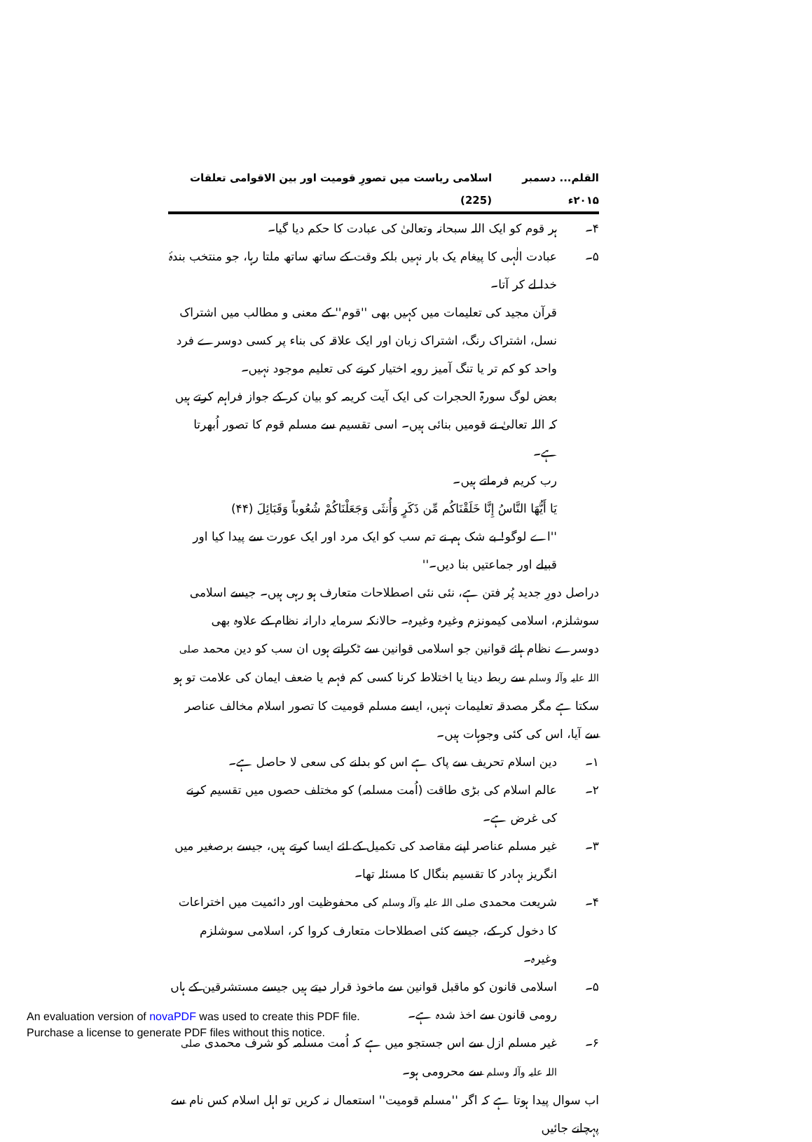القلم... دسمبر ۲۰۱۵ء اسلامی ریاست میں تصورِ قومیت اور بین الاقوامی تعلقات (225)
۴۔ ہر قوم کو ایک اللہ سبحانہ وتعالیٰ کی عبادت کا حکم دیا گیا۔
۵۔ عبادت الٰہی کا پیغام یک بار نہیں بلکہ وقت کے ساتھ ساتھ ملتا رہا، جو منتخب بندۂ خدا لے کر آتا۔
قرآن مجید کی تعلیمات میں کہیں بھی ''قوم'' کے معنی و مطالب میں اشتراک نسل، اشتراک رنگ، اشتراک زبان اور ایک علاقہ کی بناء پر کسی دوسرے فرد واحد کو کم تر یا تنگ آمیز رویہ اختیار کرنے کی تعلیم موجود نہیں۔
بعض لوگ سورۃ الحجرات کی ایک آیت کریمہ کو بیان کر کے جواز فراہم کرتے ہیں کہ اللہ تعالیٰ نے قومیں بنائی ہیں۔ اسی تقسیم سے مسلم قوم کا تصور اُبھرتا ہے۔
رب کریم فرماتے ہیں۔
يَا أَيُّهَا النَّاسُ إِنَّا خَلَقْنَاكُم مِّن ذَكَرٍ وَأُنثَى وَجَعَلْنَاكُمْ شُعُوباً وَقَبَائِلَ (۴۴)
''اے لوگو! بے شک ہم نے تم سب کو ایک مرد اور ایک عورت سے پیدا کیا اور قبیلے اور جماعتیں بنا دیں۔''
دراصل دورِ جدید پُر فتن ہے، نئی نئی اصطلاحات متعارف ہو رہی ہیں۔ جیسے اسلامی سوشلزم، اسلامی کیمونزم وغیرہ وغیرہ۔ حالانکہ سرمایہ دارانہ نظام کے علاوہ بھی دوسرے نظام ہائے قوانین جو اسلامی قوانین سے ٹکراتے ہوں ان سب کو دین محمد صلی اللہ علیہ وآلہ وسلم سے ربط دینا یا اختلاط کرنا کسی کم فہم یا ضعف ایمان کی علامت تو ہو سکتا ہے مگر مصدقہ تعلیمات نہیں، ایسے مسلم قومیت کا تصور اسلام مخالف عناصر سے آیا، اس کی کئی وجوہات ہیں۔
۱۔ دین اسلام تحریف سے پاک ہے اس کو بدلنے کی سعی لا حاصل ہے۔
۲۔ عالم اسلام کی بڑی طاقت (اُمت مسلمہ) کو مختلف حصوں میں تقسیم کرنے کی غرض ہے۔
۳۔ غیر مسلم عناصر اپنے مقاصد کی تکمیل کے لئے ایسا کرتے ہیں، جیسے برصغیر میں انگریز بہادر کا تقسیم بنگال کا مسئلہ تھا۔
۴۔ شریعت محمدی صلی اللہ علیہ وآلہ وسلم کی محفوظیت اور دائمیت میں اختراعات کا دخول کر کے، جیسے کئی اصطلاحات متعارف کروا کر، اسلامی سوشلزم وغیرہ۔
۵۔ اسلامی قانون کو ماقبل قوانین سے ماخوذ قرار دیتے ہیں جیسے مستشرقین کے ہاں رومی قانون سے اخذ شدہ ہے۔
۶۔ غیر مسلم ازل سے اس جستجو میں ہے کہ اُمت مسلمہ کو شرف محمدی صلی اللہ علیہ وآلہ وسلم سے محرومی ہو۔
اب سوال پیدا ہوتا ہے کہ اگر ''مسلم قومیت'' استعمال نہ کریں تو اہل اسلام کس نام سے پہچانے جائیں
An evaluation version of novaPDF was used to create this PDF file.
Purchase a license to generate PDF files without this notice.